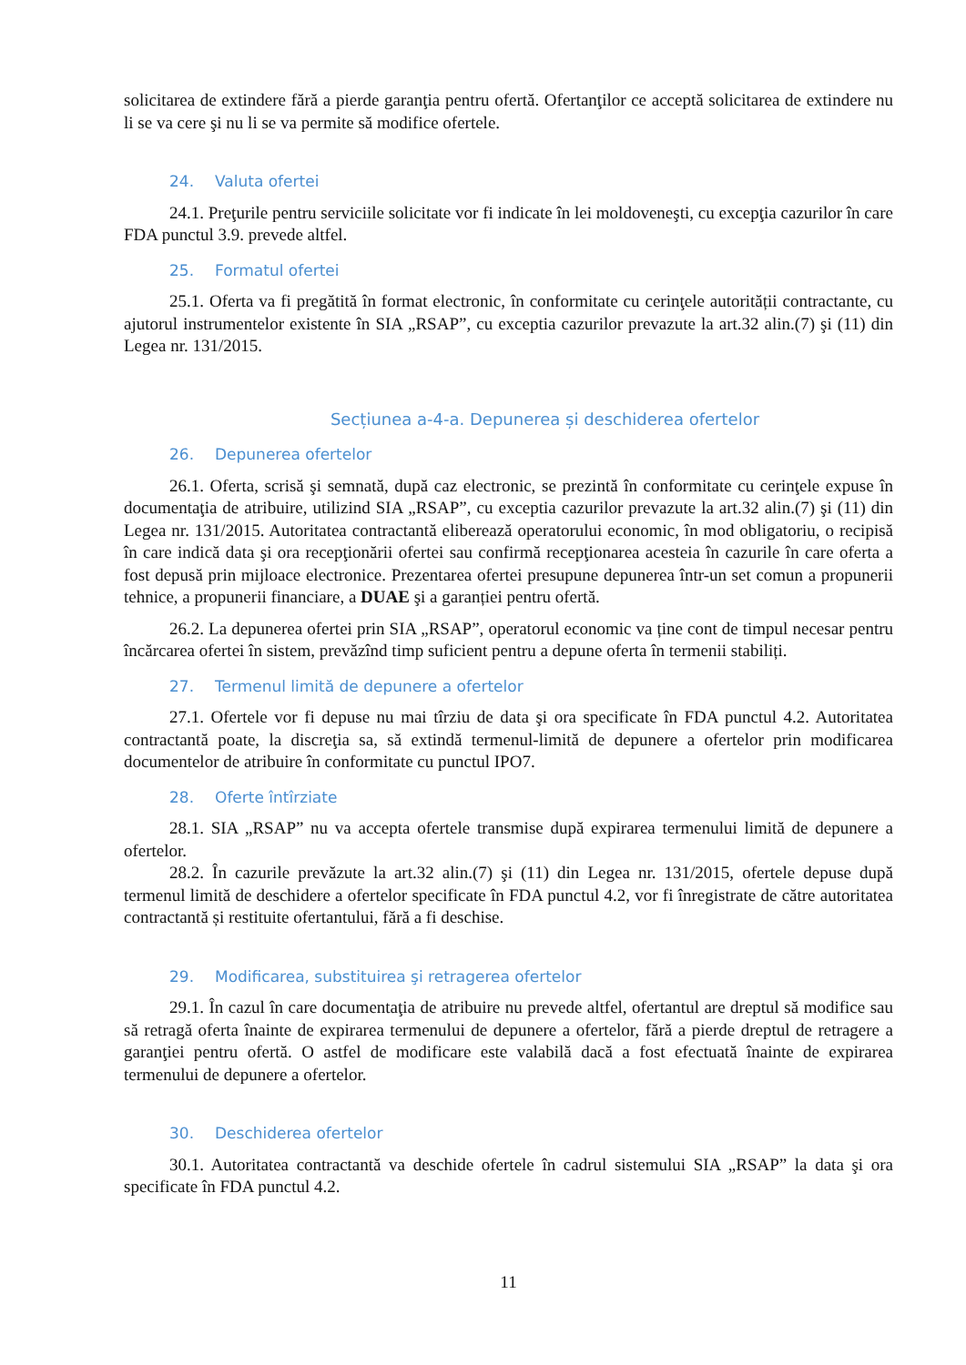solicitarea de extindere fără a pierde garanţia pentru ofertă. Ofertanţilor ce acceptă solicitarea de extindere nu li se va cere şi nu li se va permite să modifice ofertele.
24. Valuta ofertei
24.1. Preţurile pentru serviciile solicitate vor fi indicate în lei moldoveneşti, cu excepţia cazurilor în care FDA punctul 3.9. prevede altfel.
25. Formatul ofertei
25.1. Oferta va fi pregătită în format electronic, în conformitate cu cerinţele autorității contractante, cu ajutorul instrumentelor existente în SIA „RSAP”, cu exceptia cazurilor prevazute la art.32 alin.(7) şi (11) din Legea nr. 131/2015.
Secțiunea a-4-a. Depunerea și deschiderea ofertelor
26. Depunerea ofertelor
26.1. Oferta, scrisă şi semnată, după caz electronic, se prezintă în conformitate cu cerinţele expuse în documentaţia de atribuire, utilizind SIA „RSAP”, cu exceptia cazurilor prevazute la art.32 alin.(7) şi (11) din Legea nr. 131/2015. Autoritatea contractantă eliberează operatorului economic, în mod obligatoriu, o recipisă în care indică data şi ora recepţionării ofertei sau confirmă recepţionarea acesteia în cazurile în care oferta a fost depusă prin mijloace electronice. Prezentarea ofertei presupune depunerea într-un set comun a propunerii tehnice, a propunerii financiare, a DUAE şi a garanției pentru ofertă.
26.2. La depunerea ofertei prin SIA „RSAP”, operatorul economic va ține cont de timpul necesar pentru încărcarea ofertei în sistem, prevăzînd timp suficient pentru a depune oferta în termenii stabiliți.
27. Termenul limită de depunere a ofertelor
27.1. Ofertele vor fi depuse nu mai tîrziu de data şi ora specificate în FDA punctul 4.2. Autoritatea contractantă poate, la discreţia sa, să extindă termenul-limită de depunere a ofertelor prin modificarea documentelor de atribuire în conformitate cu punctul IPO7.
28. Oferte întîrziate
28.1. SIA „RSAP” nu va accepta ofertele transmise după expirarea termenului limită de depunere a ofertelor.
28.2. În cazurile prevăzute la art.32 alin.(7) şi (11) din Legea nr. 131/2015, ofertele depuse după termenul limită de deschidere a ofertelor specificate în FDA punctul 4.2, vor fi înregistrate de către autoritatea contractantă și restituite ofertantului, fără a fi deschise.
29. Modificarea, substituirea şi retragerea ofertelor
29.1. În cazul în care documentaţia de atribuire nu prevede altfel, ofertantul are dreptul să modifice sau să retragă oferta înainte de expirarea termenului de depunere a ofertelor, fără a pierde dreptul de retragere a garanţiei pentru ofertă. O astfel de modificare este valabilă dacă a fost efectuată înainte de expirarea termenului de depunere a ofertelor.
30. Deschiderea ofertelor
30.1. Autoritatea contractantă va deschide ofertele în cadrul sistemului SIA „RSAP” la data şi ora specificate în FDA punctul 4.2.
11